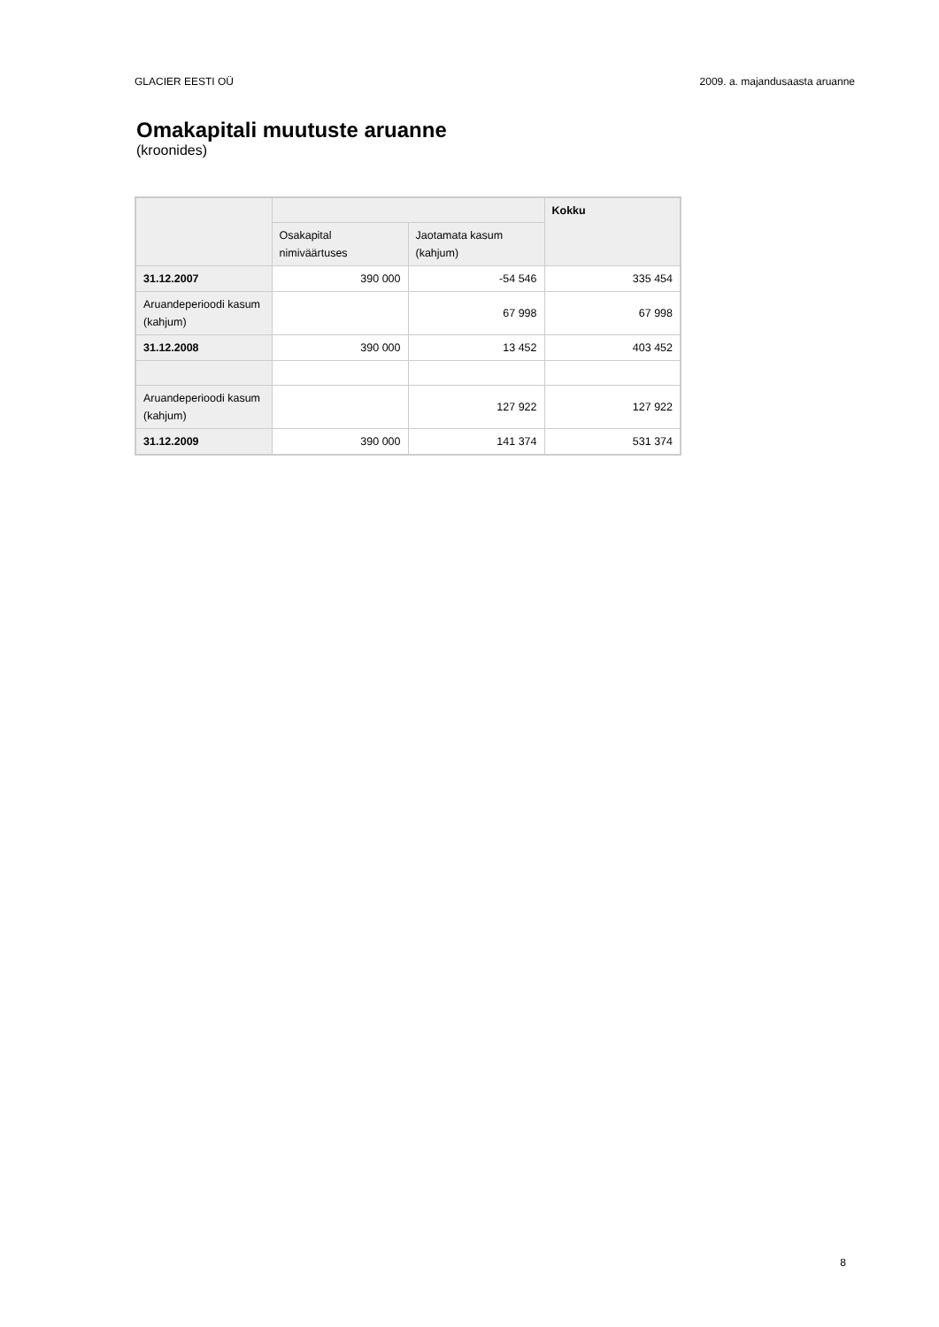GLACIER EESTI OÜ 2009. a. majandusaasta aruanne
Omakapitali muutuste aruanne
(kroonides)
| | | | Kokku |
| --- | --- | --- | --- |
| | Osakapital nimiväärtuses | Jaotamata kasum (kahjum) | |
| 31.12.2007 | 390 000 | -54 546 | 335 454 |
| Aruandeperioodi kasum (kahjum) | | 67 998 | 67 998 |
| 31.12.2008 | 390 000 | 13 452 | 403 452 |
| Aruandeperioodi kasum (kahjum) | | 127 922 | 127 922 |
| 31.12.2009 | 390 000 | 141 374 | 531 374 |
8